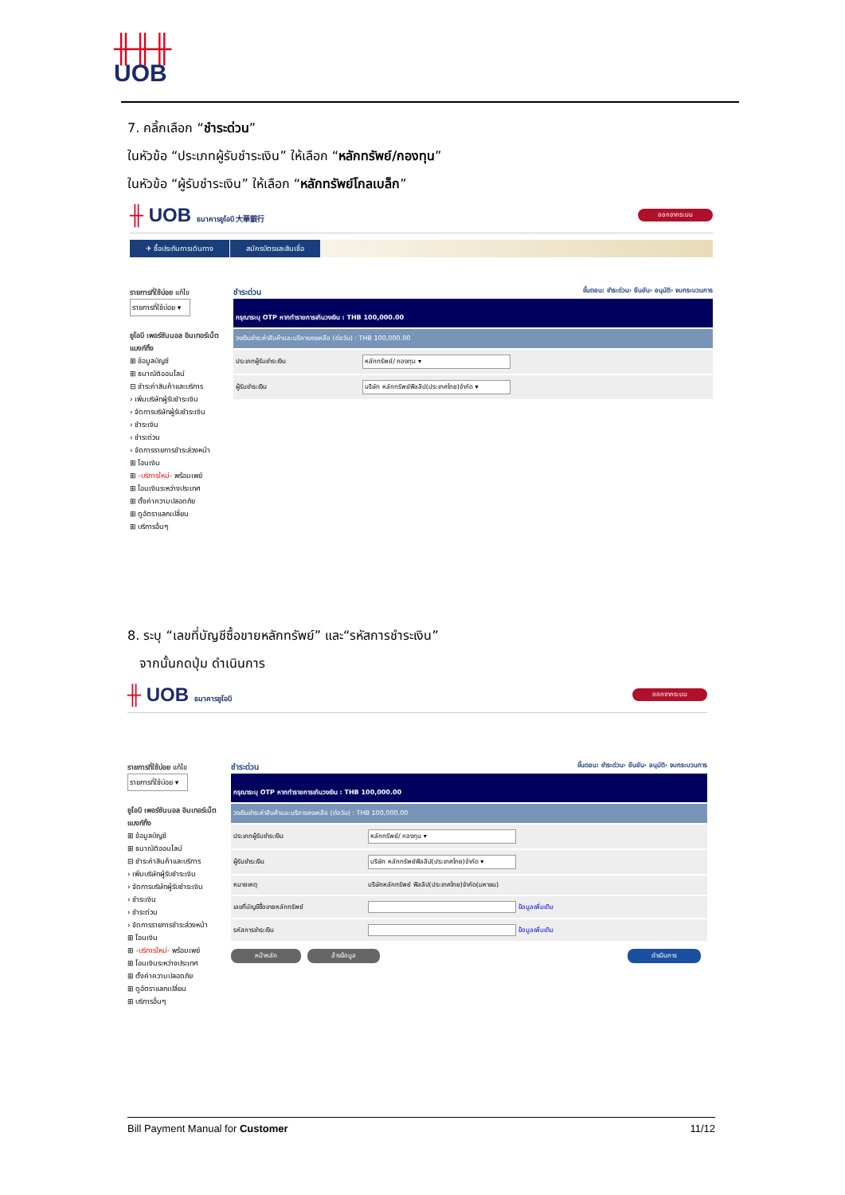╫╫╫
UOB
7. คลิ้กเลือก “ชำระด่วน”
ในหัวข้อ “ประเภทผู้รับชำระเงิน” ให้เลือก “หลักทรัพย์/กองทุน”
ในหัวข้อ “ผู้รับชำระเงิน” ให้เลือก “หลักทรัพย์โกลเบล็ก”
╫ UOB ธนาคารยูโอบี 大華銀行 ออกจากระบบ
✈ ซื้อประกันการเดินทาง สมัครบัตรและสินเชื่อ
รายการที่ใช้บ่อย แก้ไข
รายการที่ใช้บ่อย ▾
ยูโอบี เพอร์ซันนอล อินเทอร์เน็ต แบงก์กิ้ง
⊞ ข้อมูลบัญชี
⊞ ธนาณัติออนไลน์
⊟ ชำระค่าสินค้าและบริการ
› เพิ่มบริษัทผู้รับชำระเงิน
› จัดการบริษัทผู้รับชำระเงิน
› ชำระเงิน
› ชำระด่วน
› จัดการรายการชำระล่วงหน้า
⊞ โอนเงิน
⊞ -บริการใหม่- พร้อมเพย์
⊞ โอนเงินระหว่างประเทศ
⊞ ตั้งค่าความปลอดภัย
⊞ ดูอัตราแลกเปลี่ยน
⊞ บริการอื่นๆ
ชำระด่วน ขั้นตอน: ชำระด่วน› ยืนยัน› อนุมัติ› จบกระบวนการ
| กรุณาระบุ OTP หากทำรายการเกินวงเงิน : THB 100,000.00 | |
| วงเงินชำระค่าสินค้าและบริการคงเหลือ (ต่อวัน) : THB 100,000.00 | |
| ประเภทผู้รับชำระเงิน | หลักทรัพย์/ กองทุน ▾ |
| ผู้รับชำระเงิน | บริษัท หลักทรัพย์ฟิลลิป(ประเทศไทย)จำกัด ▾ |
8. ระบุ “เลขที่บัญชีซื้อขายหลักทรัพย์” และ“รหัสการชำระเงิน”
จากนั้นกดปุ่ม ดำเนินการ
╫ UOB ธนาคารยูโอบี ออกจากระบบ
รายการที่ใช้บ่อย แก้ไข
รายการที่ใช้บ่อย ▾
ยูโอบี เพอร์ซันนอล อินเทอร์เน็ต แบงก์กิ้ง
⊞ ข้อมูลบัญชี
⊞ ธนาณัติออนไลน์
⊟ ชำระค่าสินค้าและบริการ
› เพิ่มบริษัทผู้รับชำระเงิน
› จัดการบริษัทผู้รับชำระเงิน
› ชำระเงิน
› ชำระด่วน
› จัดการรายการชำระล่วงหน้า
⊞ โอนเงิน
⊞ -บริการใหม่- พร้อมเพย์
⊞ โอนเงินระหว่างประเทศ
⊞ ตั้งค่าความปลอดภัย
⊞ ดูอัตราแลกเปลี่ยน
⊞ บริการอื่นๆ
ชำระด่วน ขั้นตอน: ชำระด่วน› ยืนยัน› อนุมัติ› จบกระบวนการ
| กรุณาระบุ OTP หากทำรายการเกินวงเงิน : THB 100,000.00 | |
| วงเงินชำระค่าสินค้าและบริการคงเหลือ (ต่อวัน) : THB 100,000.00 | |
| ประเภทผู้รับชำระเงิน | หลักทรัพย์/ กองทุน ▾ |
| ผู้รับชำระเงิน | บริษัท หลักทรัพย์ฟิลลิป(ประเทศไทย)จำกัด ▾ |
| หมายเหตุ | บริษัทหลักทรัพย์ ฟิลลิป(ประเทศไทย)จำกัด(มหาชน) |
| เลขที่บัญชีซื้อขายหลักทรัพย์ | ข้อมูลเพิ่มเติม |
| รหัสการชำระเงิน | ข้อมูลเพิ่มเติม |
หน้าหลัก ล้างข้อมูล ดำเนินการ
Bill Payment Manual for Customer 11/12